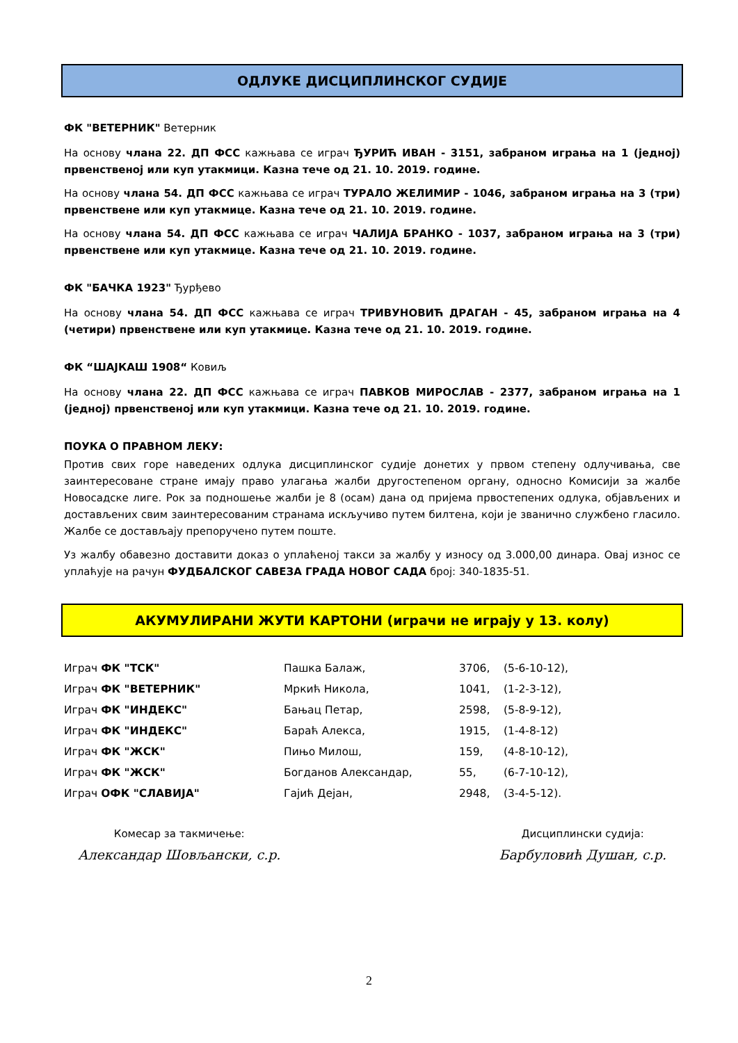ОДЛУКЕ ДИСЦИПЛИНСКОГ СУДИЈЕ
ФК "ВЕТЕРНИК" Ветерник
На основу члана 22. ДП ФСС кажњава се играч ЂУРИЋ ИВАН - 3151, забраном играња на 1 (једној) првенственој или куп утакмици. Казна тече од 21. 10. 2019. године.
На основу члана 54. ДП ФСС кажњава се играч ТУРАЛО ЖЕЛИМИР - 1046, забраном играња на 3 (три) првенствене или куп утакмице. Казна тече од 21. 10. 2019. године.
На основу члана 54. ДП ФСС кажњава се играч ЧАЛИЈА БРАНКО - 1037, забраном играња на 3 (три) првенствене или куп утакмице. Казна тече од 21. 10. 2019. године.
ФК "БАЧКА 1923" Ђурђево
На основу члана 54. ДП ФСС кажњава се играч ТРИВУНОВИЋ ДРАГАН - 45, забраном играња на 4 (четири) првенствене или куп утакмице. Казна тече од 21. 10. 2019. године.
ФК “ШАЈКАШ 1908“ Ковиљ
На основу члана 22. ДП ФСС кажњава се играч ПАВКОВ МИРОСЛАВ - 2377, забраном играња на 1 (једној) првенственој или куп утакмици. Казна тече од 21. 10. 2019. године.
ПОУКА О ПРАВНОМ ЛЕКУ:
Против свих горе наведених одлука дисциплинског судије донетих у првом степену одлучивања, све заинтересоване стране имају право улагања жалби другостепеном органу, односно Комисији за жалбе Новосадске лиге. Рок за подношење жалби је 8 (осам) дана од пријема првостепених одлука, објављених и достављених свим заинтересованим странама искључиво путем билтена, који је званично службено гласило. Жалбе се достављају препоручено путем поште.
Уз жалбу обавезно доставити доказ о уплаћеној такси за жалбу у износу од 3.000,00 динара. Овај износ се уплаћује на рачун ФУДБАЛСКОГ САВЕЗА ГРАДА НОВОГ САДА број: 340-1835-51.
АКУМУЛИРАНИ ЖУТИ КАРТОНИ (играчи не играју у 13. колу)
| Играч ФК "ТСК" | Пашка Балаж, | 3706, | (5-6-10-12), |
| Играч ФК "ВЕТЕРНИК" | Мркић Никола, | 1041, | (1-2-3-12), |
| Играч ФК "ИНДЕКС" | Бањац Петар, | 2598, | (5-8-9-12), |
| Играч ФК "ИНДЕКС" | Бараћ Алекса, | 1915, | (1-4-8-12) |
| Играч ФК "ЖСК" | Пињо Милош, | 159, | (4-8-10-12), |
| Играч ФК "ЖСК" | Богданов Александар, | 55, | (6-7-10-12), |
| Играч ОФК "СЛАВИЈА" | Гајић Дејан, | 2948, | (3-4-5-12). |
Комесар за такмичење:
Александар Шовљански, с.р.
Дисциплински судија:
Барбуловић Душан, с.р.
2